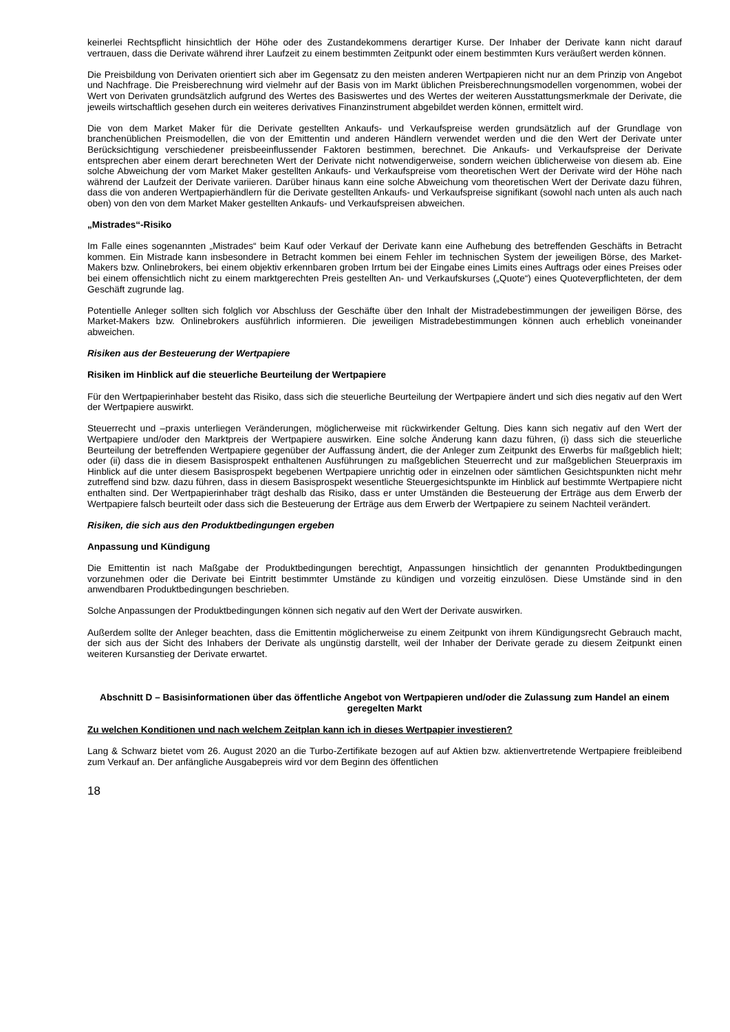keinerlei Rechtspflicht hinsichtlich der Höhe oder des Zustandekommens derartiger Kurse. Der Inhaber der Derivate kann nicht darauf vertrauen, dass die Derivate während ihrer Laufzeit zu einem bestimmten Zeitpunkt oder einem bestimmten Kurs veräußert werden können.
Die Preisbildung von Derivaten orientiert sich aber im Gegensatz zu den meisten anderen Wertpapieren nicht nur an dem Prinzip von Angebot und Nachfrage. Die Preisberechnung wird vielmehr auf der Basis von im Markt üblichen Preisberechnungsmodellen vorgenommen, wobei der Wert von Derivaten grundsätzlich aufgrund des Wertes des Basiswertes und des Wertes der weiteren Ausstattungsmerkmale der Derivate, die jeweils wirtschaftlich gesehen durch ein weiteres derivatives Finanzinstrument abgebildet werden können, ermittelt wird.
Die von dem Market Maker für die Derivate gestellten Ankaufs- und Verkaufspreise werden grundsätzlich auf der Grundlage von branchenüblichen Preismodellen, die von der Emittentin und anderen Händlern verwendet werden und die den Wert der Derivate unter Berücksichtigung verschiedener preisbeeinflussender Faktoren bestimmen, berechnet. Die Ankaufs- und Verkaufspreise der Derivate entsprechen aber einem derart berechneten Wert der Derivate nicht notwendigerweise, sondern weichen üblicherweise von diesem ab. Eine solche Abweichung der vom Market Maker gestellten Ankaufs- und Verkaufspreise vom theoretischen Wert der Derivate wird der Höhe nach während der Laufzeit der Derivate variieren. Darüber hinaus kann eine solche Abweichung vom theoretischen Wert der Derivate dazu führen, dass die von anderen Wertpapierhändlern für die Derivate gestellten Ankaufs- und Verkaufspreise signifikant (sowohl nach unten als auch nach oben) von den von dem Market Maker gestellten Ankaufs- und Verkaufspreisen abweichen.
„Mistrades“-Risiko
Im Falle eines sogenannten „Mistrades“ beim Kauf oder Verkauf der Derivate kann eine Aufhebung des betreffenden Geschäfts in Betracht kommen. Ein Mistrade kann insbesondere in Betracht kommen bei einem Fehler im technischen System der jeweiligen Börse, des Market-Makers bzw. Onlinebrokers, bei einem objektiv erkennbaren groben Irrtum bei der Eingabe eines Limits eines Auftrags oder eines Preises oder bei einem offensichtlich nicht zu einem marktgerechten Preis gestellten An- und Verkaufskurses („Quote“) eines Quoteverpflichteten, der dem Geschäft zugrunde lag.
Potentielle Anleger sollten sich folglich vor Abschluss der Geschäfte über den Inhalt der Mistradebestimmungen der jeweiligen Börse, des Market-Makers bzw. Onlinebrokers ausführlich informieren. Die jeweiligen Mistradebestimmungen können auch erheblich voneinander abweichen.
Risiken aus der Besteuerung der Wertpapiere
Risiken im Hinblick auf die steuerliche Beurteilung der Wertpapiere
Für den Wertpapierinhaber besteht das Risiko, dass sich die steuerliche Beurteilung der Wertpapiere ändert und sich dies negativ auf den Wert der Wertpapiere auswirkt.
Steuerrecht und –praxis unterliegen Veränderungen, möglicherweise mit rückwirkender Geltung. Dies kann sich negativ auf den Wert der Wertpapiere und/oder den Marktpreis der Wertpapiere auswirken. Eine solche Änderung kann dazu führen, (i) dass sich die steuerliche Beurteilung der betreffenden Wertpapiere gegenüber der Auffassung ändert, die der Anleger zum Zeitpunkt des Erwerbs für maßgeblich hielt; oder (ii) dass die in diesem Basisprospekt enthaltenen Ausführungen zu maßgeblichen Steuerrecht und zur maßgeblichen Steuerpraxis im Hinblick auf die unter diesem Basisprospekt begebenen Wertpapiere unrichtig oder in einzelnen oder sämtlichen Gesichtspunkten nicht mehr zutreffend sind bzw. dazu führen, dass in diesem Basisprospekt wesentliche Steuergesichtspunkte im Hinblick auf bestimmte Wertpapiere nicht enthalten sind. Der Wertpapierinhaber trägt deshalb das Risiko, dass er unter Umständen die Besteuerung der Erträge aus dem Erwerb der Wertpapiere falsch beurteilt oder dass sich die Besteuerung der Erträge aus dem Erwerb der Wertpapiere zu seinem Nachteil verändert.
Risiken, die sich aus den Produktbedingungen ergeben
Anpassung und Kündigung
Die Emittentin ist nach Maßgabe der Produktbedingungen berechtigt, Anpassungen hinsichtlich der genannten Produktbedingungen vorzunehmen oder die Derivate bei Eintritt bestimmter Umstände zu kündigen und vorzeitig einzulösen. Diese Umstände sind in den anwendbaren Produktbedingungen beschrieben.
Solche Anpassungen der Produktbedingungen können sich negativ auf den Wert der Derivate auswirken.
Außerdem sollte der Anleger beachten, dass die Emittentin möglicherweise zu einem Zeitpunkt von ihrem Kündigungsrecht Gebrauch macht, der sich aus der Sicht des Inhabers der Derivate als ungünstig darstellt, weil der Inhaber der Derivate gerade zu diesem Zeitpunkt einen weiteren Kursanstieg der Derivate erwartet.
Abschnitt D – Basisinformationen über das öffentliche Angebot von Wertpapieren und/oder die Zulassung zum Handel an einem geregelten Markt
Zu welchen Konditionen und nach welchem Zeitplan kann ich in dieses Wertpapier investieren?
Lang & Schwarz bietet vom 26. August 2020 an die Turbo-Zertifikate bezogen auf auf Aktien bzw. aktienvertretende Wertpapiere freibleibend zum Verkauf an. Der anfängliche Ausgabepreis wird vor dem Beginn des öffentlichen
18